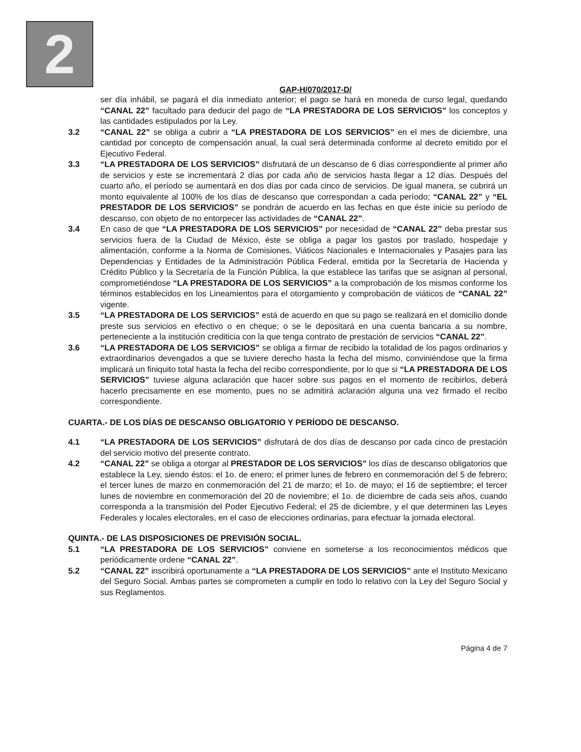2
GAP-H/070/2017-D/
ser día inhábil, se pagará el día inmediato anterior; el pago se hará en moneda de curso legal, quedando “CANAL 22” facultado para deducir del pago de “LA PRESTADORA DE LOS SERVICIOS” los conceptos y las cantidades estipulados por la Ley.
3.2 “CANAL 22” se obliga a cubrir a “LA PRESTADORA DE LOS SERVICIOS” en el mes de diciembre, una cantidad por concepto de compensación anual, la cual será determinada conforme al decreto emitido por el Ejecutivo Federal.
3.3 “LA PRESTADORA DE LOS SERVICIOS” disfrutará de un descanso de 6 días correspondiente al primer año de servicios y este se incrementará 2 días por cada año de servicios hasta llegar a 12 días. Después del cuarto año, el período se aumentará en dos días por cada cinco de servicios. De igual manera, se cubrirá un monto equivalente al 100% de los días de descanso que correspondan a cada período; “CANAL 22” y “EL PRESTADOR DE LOS SERVICIOS” se pondrán de acuerdo en las fechas en que éste inicie su período de descanso, con objeto de no entorpecer las actividades de “CANAL 22”.
3.4 En caso de que “LA PRESTADORA DE LOS SERVICIOS” por necesidad de “CANAL 22” deba prestar sus servicios fuera de la Ciudad de México, éste se obliga a pagar los gastos por traslado, hospedaje y alimentación, conforme a la Norma de Comisiones, Viáticos Nacionales e Internacionales y Pasajes para las Dependencias y Entidades de la Administración Pública Federal, emitida por la Secretaría de Hacienda y Crédito Público y la Secretaría de la Función Pública, la que establece las tarifas que se asignan al personal, comprometiéndose “LA PRESTADORA DE LOS SERVICIOS” a la comprobación de los mismos conforme los términos establecidos en los Lineamientos para el otorgamiento y comprobación de viáticos de “CANAL 22” vigente.
3.5 “LA PRESTADORA DE LOS SERVICIOS” está de acuerdo en que su pago se realizará en el domicilio donde preste sus servicios en efectivo o en cheque; o se le depositará en una cuenta bancaria a su nombre, perteneciente a la institución crediticia con la que tenga contrato de prestación de servicios “CANAL 22”.
3.6 “LA PRESTADORA DE LOS SERVICIOS” se obliga a firmar de recibido la totalidad de los pagos ordinarios y extraordinarios devengados a que se tuviere derecho hasta la fecha del mismo, conviniéndose que la firma implicará un finiquito total hasta la fecha del recibo correspondiente, por lo que si “LA PRESTADORA DE LOS SERVICIOS” tuviese alguna aclaración que hacer sobre sus pagos en el momento de recibirlos, deberá hacerlo precisamente en ese momento, pues no se admitirá aclaración alguna una vez firmado el recibo correspondiente.
CUARTA.- DE LOS DÍAS DE DESCANSO OBLIGATORIO Y PERÍODO DE DESCANSO.
4.1 “LA PRESTADORA DE LOS SERVICIOS” disfrutará de dos días de descanso por cada cinco de prestación del servicio motivo del presente contrato.
4.2 “CANAL 22” se obliga a otorgar al PRESTADOR DE LOS SERVICIOS” los días de descanso obligatorios que establece la Ley, siendo éstos: el 1o. de enero; el primer lunes de febrero en conmemoración del 5 de febrero; el tercer lunes de marzo en conmemoración del 21 de marzo; el 1o. de mayo; el 16 de septiembre; el tercer lunes de noviembre en conmemoración del 20 de noviembre; el 1o. de diciembre de cada seis años, cuando corresponda a la transmisión del Poder Ejecutivo Federal; el 25 de diciembre, y el que determinen las Leyes Federales y locales electorales, en el caso de elecciones ordinarias, para efectuar la jornada electoral.
QUINTA.- DE LAS DISPOSICIONES DE PREVISIÓN SOCIAL.
5.1 “LA PRESTADORA DE LOS SERVICIOS” conviene en someterse a los reconocimientos médicos que periódicamente ordene “CANAL 22”.
5.2 “CANAL 22” inscribirá oportunamente a “LA PRESTADORA DE LOS SERVICIOS” ante el Instituto Mexicano del Seguro Social. Ambas partes se comprometen a cumplir en todo lo relativo con la Ley del Seguro Social y sus Reglamentos.
Página 4 de 7